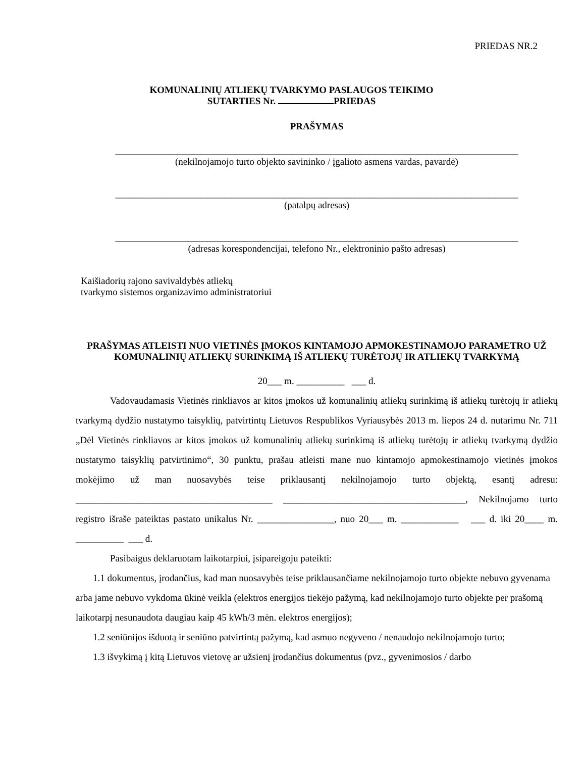PRIEDAS NR.2
KOMUNALINIŲ ATLIEKŲ TVARKYMO PASLAUGOS TEIKIMO
SUTARTIES Nr. PRIEDAS
PRAŠYMAS
____________________________________________________________________________________
(nekilnojamojo turto objekto savininko / įgalioto asmens vardas, pavardė)
____________________________________________________________________________________
(patalpų adresas)
____________________________________________________________________________________
(adresas korespondencijai, telefono Nr., elektroninio pašto adresas)
Kaišiadorių rajono savivaldybės atliekų
tvarkymo sistemos organizavimo administratoriui
PRAŠYMAS ATLEISTI NUO VIETINĖS ĮMOKOS KINTAMOJO APMOKESTINAMOJO PARAMETRO UŽ KOMUNALINIŲ ATLIEKŲ SURINKIMĄ IŠ ATLIEKŲ TURĖTOJŲ IR ATLIEKŲ TVARKYMĄ
20___ m. __________ ___ d.
Vadovaudamasis Vietinės rinkliavos ar kitos įmokos už komunalinių atliekų surinkimą iš atliekų turėtojų ir atliekų tvarkymą dydžio nustatymo taisyklių, patvirtintų Lietuvos Respublikos Vyriausybės 2013 m. liepos 24 d. nutarimu Nr. 711 „Dėl Vietinės rinkliavos ar kitos įmokos už komunalinių atliekų surinkimą iš atliekų turėtojų ir atliekų tvarkymą dydžio nustatymo taisyklių patvirtinimo“, 30 punktu, prašau atleisti mane nuo kintamojo apmokestinamojo vietinės įmokos mokėjimo už man nuosavybės teise priklausantį nekilnojamojo turto objektą, esantį adresu: _________________________________________ ______________________________________, Nekilnojamo turto registro išraše pateiktas pastato unikalus Nr. ________________, nuo 20___ m. ____________ ___ d. iki 20____ m. __________ ___ d.
Pasibaigus deklaruotam laikotarpiui, įsipareigoju pateikti:
1.1 dokumentus, įrodančius, kad man nuosavybės teise priklausančiame nekilnojamojo turto objekte nebuvo gyvenama arba jame nebuvo vykdoma ūkinė veikla (elektros energijos tiekėjo pažymą, kad nekilnojamojo turto objekte per prašomą laikotarpį nesunaudota daugiau kaip 45 kWh/3 mėn. elektros energijos);
1.2 seniūnijos išduotą ir seniūno patvirtintą pažymą, kad asmuo negyveno / nenaudojo nekilnojamojo turto;
1.3 išvykimą į kitą Lietuvos vietovę ar užsienį įrodančius dokumentus (pvz., gyvenimosios / darbo